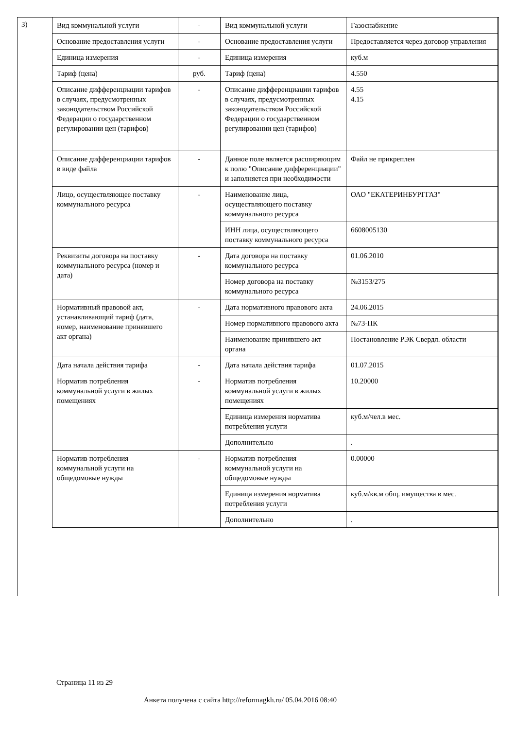3)
| Вид коммунальной услуги | - | Вид коммунальной услуги | Газоснабжение |
| Основание предоставления услуги | - | Основание предоставления услуги | Предоставляется через договор управления |
| Единица измерения | - | Единица измерения | куб.м |
| Тариф (цена) | руб. | Тариф (цена) | 4.550 |
| Описание дифференциации тарифов в случаях, предусмотренных законодательством Российской Федерации о государственном регулировании цен (тарифов) | - | Описание дифференциации тарифов в случаях, предусмотренных законодательством Российской Федерации о государственном регулировании цен (тарифов) | 4.55 4.15 |
| Описание дифференциации тарифов в виде файла | - | Данное поле является расширяющим к полю "Описание дифференциации" и заполняется при необходимости | Файл не прикреплен |
| Лицо, осуществляющее поставку коммунального ресурса | - | Наименование лица, осуществляющего поставку коммунального ресурса | ОАО "ЕКАТЕРИНБУРГГАЗ" |
| | | ИНН лица, осуществляющего поставку коммунального ресурса | 6608005130 |
| Реквизиты договора на поставку коммунального ресурса (номер и дата) | - | Дата договора на поставку коммунального ресурса | 01.06.2010 |
| | | Номер договора на поставку коммунального ресурса | №3153/275 |
| Нормативный правовой акт, устанавливающий тариф (дата, номер, наименование принявшего акт органа) | - | Дата нормативного правового акта | 24.06.2015 |
| | | Номер нормативного правового акта | №73-ПК |
| | | Наименование принявшего акт органа | Постановление РЭК Свердл. области |
| Дата начала действия тарифа | - | Дата начала действия тарифа | 01.07.2015 |
| Норматив потребления коммунальной услуги в жилых помещениях | - | Норматив потребления коммунальной услуги в жилых помещениях | 10.20000 |
| | | Единица измерения норматива потребления услуги | куб.м/чел.в мес. |
| | | Дополнительно | . |
| Норматив потребления коммунальной услуги на общедомовые нужды | - | Норматив потребления коммунальной услуги на общедомовые нужды | 0.00000 |
| | | Единица измерения норматива потребления услуги | куб.м/кв.м общ. имущества в мес. |
| | | Дополнительно | . |
Страница 11 из 29
Анкета получена с сайта http://reformagkh.ru/ 05.04.2016 08:40